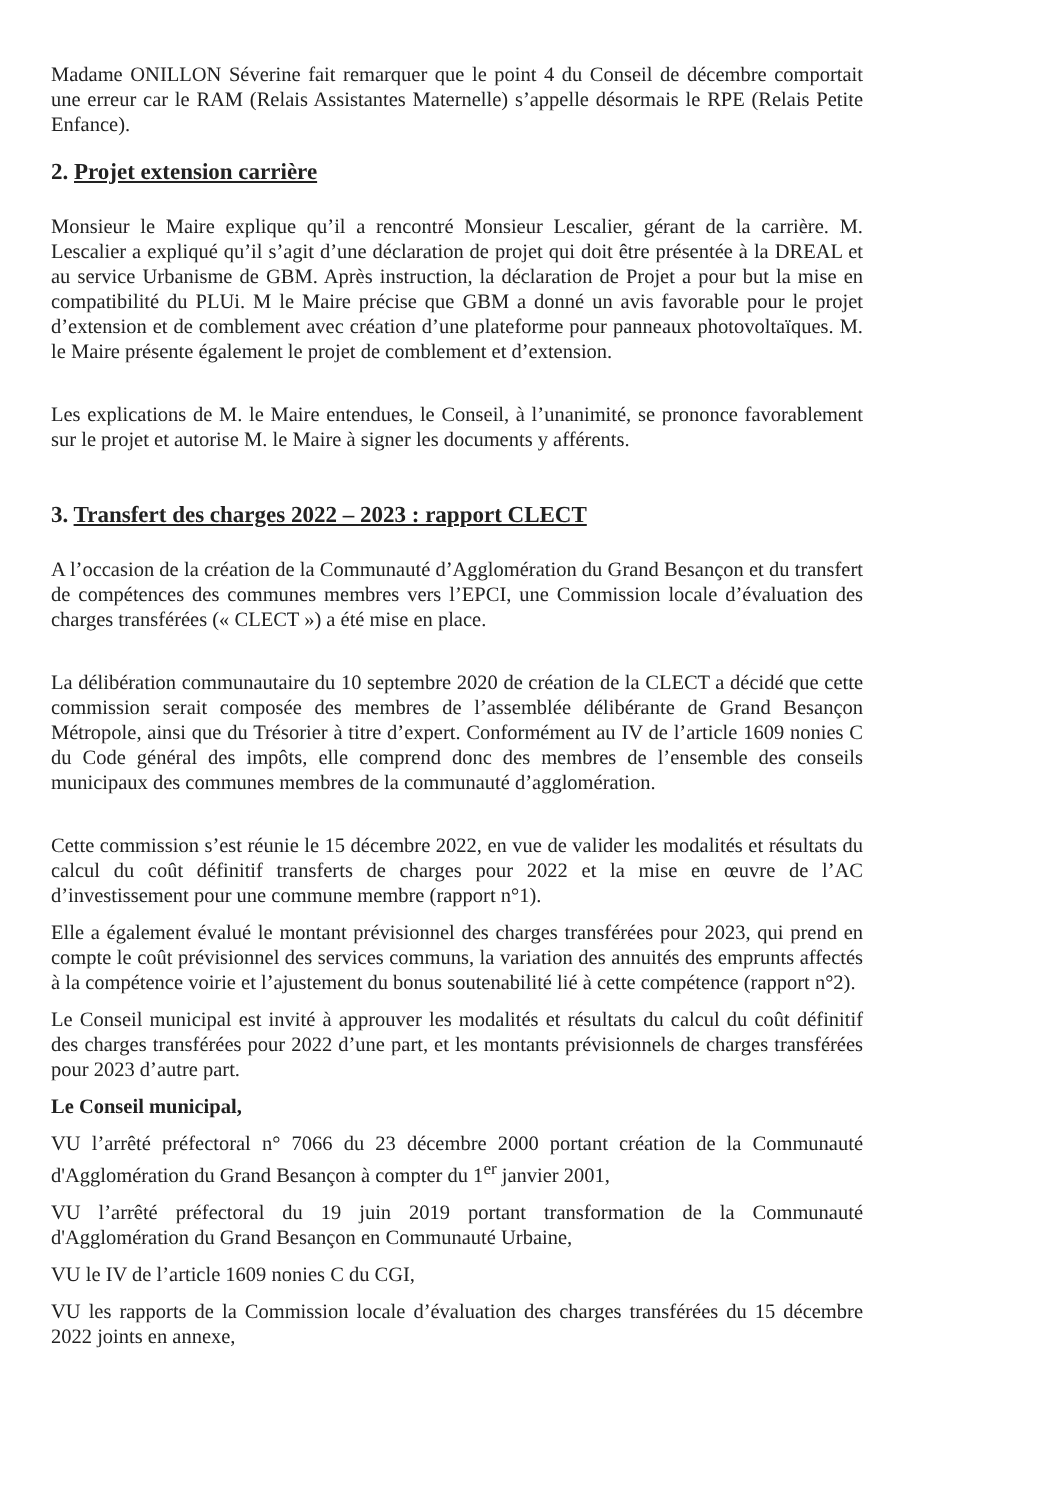Madame ONILLON Séverine fait remarquer que le point 4 du Conseil de décembre comportait une erreur car le RAM (Relais Assistantes Maternelle) s’appelle désormais le RPE (Relais Petite Enfance).
2. Projet extension carrière
Monsieur le Maire explique qu’il a rencontré Monsieur Lescalier, gérant de la carrière. M. Lescalier a expliqué qu’il s’agit d’une déclaration de projet qui doit être présentée à la DREAL et au service Urbanisme de GBM. Après instruction, la déclaration de Projet a pour but la mise en compatibilité du PLUi. M le Maire précise que GBM a donné un avis favorable pour le projet d’extension et de comblement avec création d’une plateforme pour panneaux photovoltaïques. M. le Maire présente également le projet de comblement et d’extension.
Les explications de M. le Maire entendues, le Conseil, à l’unanimité, se prononce favorablement sur le projet et autorise M. le Maire à signer les documents y afférents.
3. Transfert des charges 2022 – 2023 : rapport CLECT
A l’occasion de la création de la Communauté d’Agglomération du Grand Besançon et du transfert de compétences des communes membres vers l’EPCI, une Commission locale d’évaluation des charges transférées (« CLECT ») a été mise en place.
La délibération communautaire du 10 septembre 2020 de création de la CLECT a décidé que cette commission serait composée des membres de l’assemblée délibérante de Grand Besançon Métropole, ainsi que du Trésorier à titre d’expert. Conformément au IV de l’article 1609 nonies C du Code général des impôts, elle comprend donc des membres de l’ensemble des conseils municipaux des communes membres de la communauté d’agglomération.
Cette commission s’est réunie le 15 décembre 2022, en vue de valider les modalités et résultats du calcul du coût définitif transferts de charges pour 2022 et la mise en œuvre de l’AC d’investissement pour une commune membre (rapport n°1).
Elle a également évalué le montant prévisionnel des charges transférées pour 2023, qui prend en compte le coût prévisionnel des services communs, la variation des annuités des emprunts affectés à la compétence voirie et l’ajustement du bonus soutenabilité lié à cette compétence (rapport n°2).
Le Conseil municipal est invité à approuver les modalités et résultats du calcul du coût définitif des charges transférées pour 2022 d’une part, et les montants prévisionnels de charges transférées pour 2023 d’autre part.
Le Conseil municipal,
VU l’arrêté préfectoral n° 7066 du 23 décembre 2000 portant création de la Communauté d'Agglomération du Grand Besançon à compter du 1<sup>er</sup> janvier 2001,
VU l’arrêté préfectoral du 19 juin 2019 portant transformation de la Communauté d'Agglomération du Grand Besançon en Communauté Urbaine,
VU le IV de l’article 1609 nonies C du CGI,
VU les rapports de la Commission locale d’évaluation des charges transférées du 15 décembre 2022 joints en annexe,